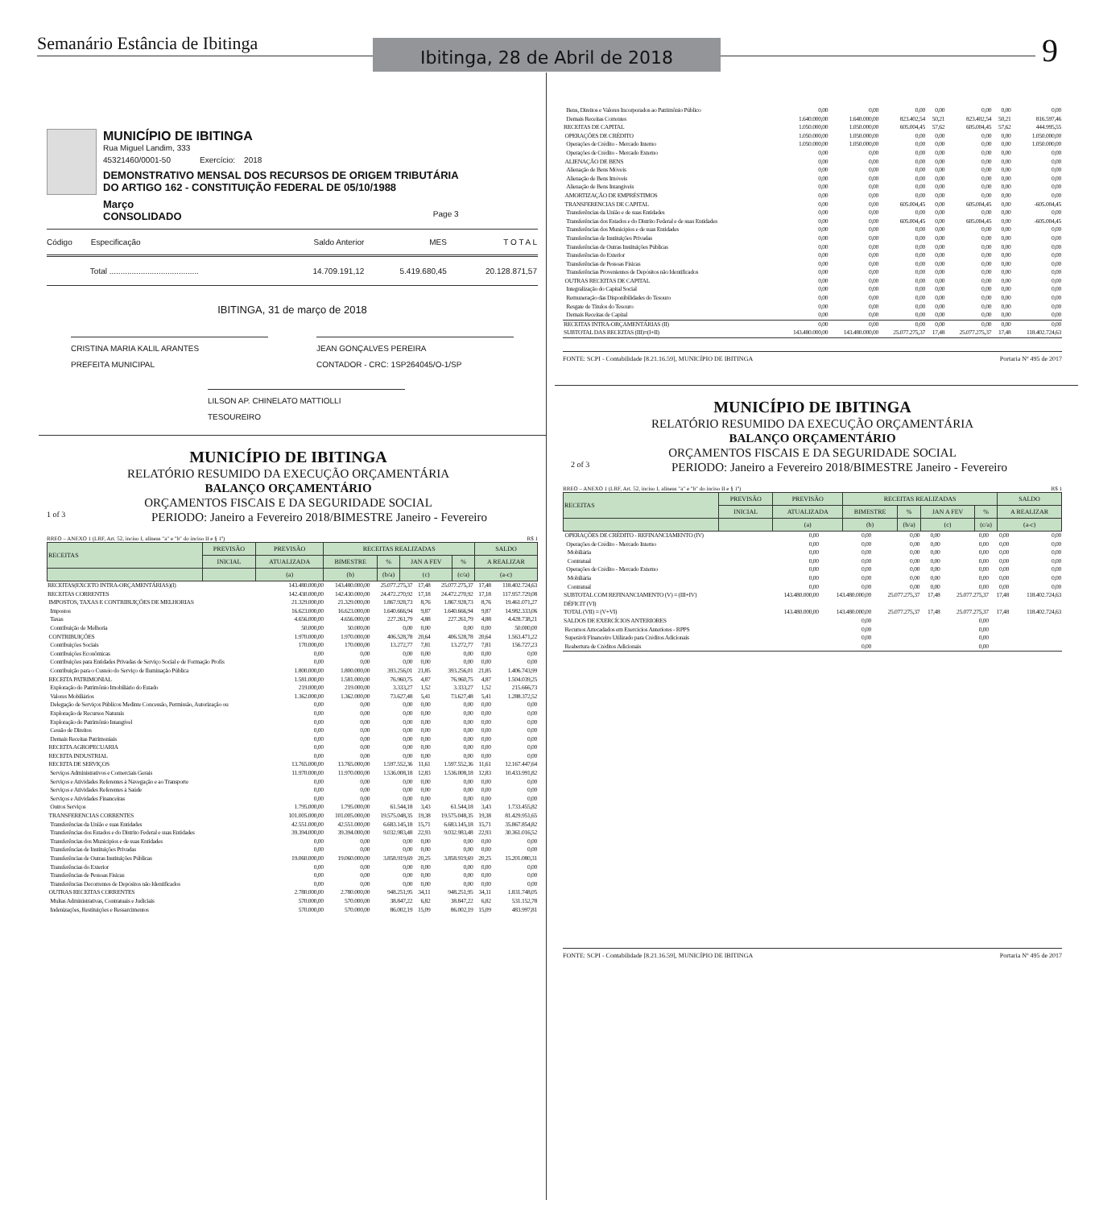Semanário Estância de Ibitinga
Ibitinga, 28 de Abril de 2018
9
MUNICÍPIO DE IBITINGA
Rua Miguel Landim, 333
45321460/0001-50 Exercício: 2018
DEMONSTRATIVO MENSAL DOS RECURSOS DE ORIGEM TRIBUTÁRIA
DO ARTIGO 162 - CONSTITUIÇÃO FEDERAL DE 05/10/1988
Março
CONSOLIDADO
Page 3
| Código | Especificação | Saldo Anterior | MES | T O T A L |
| | Total ........................................ | 14.709.191,12 | 5.419.680,45 | 20.128.871,57 |
IBITINGA, 31 de março de 2018
CRISTINA MARIA KALIL ARANTES
PREFEITA MUNICIPAL
JEAN GONÇALVES PEREIRA
CONTADOR - CRC: 1SP264045/O-1/SP
LILSON AP. CHINELATO MATTIOLLI
TESOUREIRO
MUNICÍPIO DE IBITINGA
RELATÓRIO RESUMIDO DA EXECUÇÃO ORÇAMENTÁRIA
BALANÇO ORÇAMENTÁRIO
ORÇAMENTOS FISCAIS E DA SEGURIDADE SOCIAL
1 of 3 PERIODO: Janeiro a Fevereiro 2018/BIMESTRE Janeiro - Fevereiro
RREO – ANEXO 1 (LRF, Art. 52, inciso I, alíneas "a" e "b" do inciso II e § 1º) R$ 1
| RECEITAS | PREVISÃO | PREVISÃO | RECEITAS REALIZADAS | | | | SALDO |
| | INICIAL | ATUALIZADA | BIMESTRE | % | JAN A FEV | % | A REALIZAR |
| | | (a) | (b) | (b/a) | (c) | (c/a) | (a-c) |
| RECEITAS(EXCETO INTRA-ORÇAMENTÁRIAS)(I) | 143.480.000,00 | 143.480.000,00 | 25.077.275,37 | 17,48 | 25.077.275,37 | 17,48 | 118.402.724,63 |
| RECEITAS CORRENTES | 142.430.000,00 | 142.430.000,00 | 24.472.270,92 | 17,18 | 24.472.270,92 | 17,18 | 117.957.729,08 |
| IMPOSTOS, TAXAS E CONTRIBUIÇÕES DE MELHORIAS | 21.329.000,00 | 21.329.000,00 | 1.867.928,73 | 8,76 | 1.867.928,73 | 8,76 | 19.461.071,27 |
| Impostos | 16.623.000,00 | 16.623.000,00 | 1.640.666,94 | 9,87 | 1.640.666,94 | 9,87 | 14.982.333,06 |
| Taxas | 4.656.000,00 | 4.656.000,00 | 227.261,79 | 4,88 | 227.261,79 | 4,88 | 4.428.738,21 |
| Contribuição de Melhoria | 50.000,00 | 50.000,00 | 0,00 | 0,00 | 0,00 | 0,00 | 50.000,00 |
| CONTRIBUIÇÕES | 1.970.000,00 | 1.970.000,00 | 406.528,78 | 20,64 | 406.528,78 | 20,64 | 1.563.471,22 |
| Contribuições Sociais | 170.000,00 | 170.000,00 | 13.272,77 | 7,81 | 13.272,77 | 7,81 | 156.727,23 |
| Contribuições Econômicas | 0,00 | 0,00 | 0,00 | 0,00 | 0,00 | 0,00 | 0,00 |
| Contribuições para Entidades Privadas de Serviço Social e de Formação Profis | 0,00 | 0,00 | 0,00 | 0,00 | 0,00 | 0,00 | 0,00 |
| Contribuição para o Custeio do Serviço de Iluminação Pública | 1.800.000,00 | 1.800.000,00 | 393.256,01 | 21,85 | 393.256,01 | 21,85 | 1.406.743,99 |
| RECEITA PATRIMONIAL | 1.581.000,00 | 1.581.000,00 | 76.960,75 | 4,87 | 76.960,75 | 4,87 | 1.504.039,25 |
| Exploração do Patrimônio Imobiliário do Estado | 219.000,00 | 219.000,00 | 3.333,27 | 1,52 | 3.333,27 | 1,52 | 215.666,73 |
| Valores Mobiliários | 1.362.000,00 | 1.362.000,00 | 73.627,48 | 5,41 | 73.627,48 | 5,41 | 1.288.372,52 |
| Delegação de Serviços Públicos Medinte Concessão, Permissão, Autorização ou | 0,00 | 0,00 | 0,00 | 0,00 | 0,00 | 0,00 | 0,00 |
| Exploração de Recursos Naturais | 0,00 | 0,00 | 0,00 | 0,00 | 0,00 | 0,00 | 0,00 |
| Exploração do Patrimônio Intangível | 0,00 | 0,00 | 0,00 | 0,00 | 0,00 | 0,00 | 0,00 |
| Cessão de Direitos | 0,00 | 0,00 | 0,00 | 0,00 | 0,00 | 0,00 | 0,00 |
| Demais Receitas Patrimoniais | 0,00 | 0,00 | 0,00 | 0,00 | 0,00 | 0,00 | 0,00 |
| RECEITA AGROPECUARIA | 0,00 | 0,00 | 0,00 | 0,00 | 0,00 | 0,00 | 0,00 |
| RECEITA INDUSTRIAL | 0,00 | 0,00 | 0,00 | 0,00 | 0,00 | 0,00 | 0,00 |
| RECEITA DE SERVIÇOS | 13.765.000,00 | 13.765.000,00 | 1.597.552,36 | 11,61 | 1.597.552,36 | 11,61 | 12.167.447,64 |
| Serviços Administrativos e Comerciais Gerais | 11.970.000,00 | 11.970.000,00 | 1.536.008,18 | 12,83 | 1.536.008,18 | 12,83 | 10.433.991,82 |
| Serviços e Atividades Referentes à Navegação e ao Transporte | 0,00 | 0,00 | 0,00 | 0,00 | 0,00 | 0,00 | 0,00 |
| Serviços e Atividades Referentes à Saúde | 0,00 | 0,00 | 0,00 | 0,00 | 0,00 | 0,00 | 0,00 |
| Serviços e Atividades Financeiras | 0,00 | 0,00 | 0,00 | 0,00 | 0,00 | 0,00 | 0,00 |
| Outros Serviços | 1.795.000,00 | 1.795.000,00 | 61.544,18 | 3,43 | 61.544,18 | 3,43 | 1.733.455,82 |
| TRANSFERENCIAS CORRENTES | 101.005.000,00 | 101.005.000,00 | 19.575.048,35 | 19,38 | 19.575.048,35 | 19,38 | 81.429.951,65 |
| Transferências da União e suas Entidades | 42.551.000,00 | 42.551.000,00 | 6.683.145,18 | 15,71 | 6.683.145,18 | 15,71 | 35.867.854,82 |
| Transferências dos Estados e do Distrito Federal e suas Entidades | 39.394.000,00 | 39.394.000,00 | 9.032.983,48 | 22,93 | 9.032.983,48 | 22,93 | 30.361.016,52 |
| Transferências dos Municípios e de suas Entidades | 0,00 | 0,00 | 0,00 | 0,00 | 0,00 | 0,00 | 0,00 |
| Transferências de Instituições Privadas | 0,00 | 0,00 | 0,00 | 0,00 | 0,00 | 0,00 | 0,00 |
| Transferências de Outras Instituições Públicas | 19.060.000,00 | 19.060.000,00 | 3.858.919,69 | 20,25 | 3.858.919,69 | 20,25 | 15.201.080,31 |
| Transferências do Exterior | 0,00 | 0,00 | 0,00 | 0,00 | 0,00 | 0,00 | 0,00 |
| Transferências de Pessoas Físicas | 0,00 | 0,00 | 0,00 | 0,00 | 0,00 | 0,00 | 0,00 |
| Transferências Decorrentes de Depósitos não Identificados | 0,00 | 0,00 | 0,00 | 0,00 | 0,00 | 0,00 | 0,00 |
| OUTRAS RECEITAS CORRENTES | 2.780.000,00 | 2.780.000,00 | 948.251,95 | 34,11 | 948.251,95 | 34,11 | 1.831.748,05 |
| Multas Administrativas, Contratuais e Judiciais | 570.000,00 | 570.000,00 | 38.847,22 | 6,82 | 38.847,22 | 6,82 | 531.152,78 |
| Indenizações, Restituições e Ressarcimentos | 570.000,00 | 570.000,00 | 86.002,19 | 15,09 | 86.002,19 | 15,09 | 483.997,81 |
| Bens, Direitos e Valores Incorporados ao Patrimônio Público | 0,00 | 0,00 | 0,00 | 0,00 | 0,00 | 0,00 | 0,00 |
| Demais Receitas Correntes | 1.640.000,00 | 1.640.000,00 | 823.402,54 | 50,21 | 823.402,54 | 50,21 | 816.597,46 |
| RECEITAS DE CAPITAL | 1.050.000,00 | 1.050.000,00 | 605.004,45 | 57,62 | 605.004,45 | 57,62 | 444.995,55 |
| OPERAÇÕES DE CRÉDITO | 1.050.000,00 | 1.050.000,00 | 0,00 | 0,00 | 0,00 | 0,00 | 1.050.000,00 |
| Operações de Crédito - Mercado Interno | 1.050.000,00 | 1.050.000,00 | 0,00 | 0,00 | 0,00 | 0,00 | 1.050.000,00 |
| Operações de Crédito - Mercado Externo | 0,00 | 0,00 | 0,00 | 0,00 | 0,00 | 0,00 | 0,00 |
| ALIENAÇÃO DE BENS | 0,00 | 0,00 | 0,00 | 0,00 | 0,00 | 0,00 | 0,00 |
| Alienação de Bens Móveis | 0,00 | 0,00 | 0,00 | 0,00 | 0,00 | 0,00 | 0,00 |
| Alienação de Bens Imóveis | 0,00 | 0,00 | 0,00 | 0,00 | 0,00 | 0,00 | 0,00 |
| Alienação de Bens Intangíveis | 0,00 | 0,00 | 0,00 | 0,00 | 0,00 | 0,00 | 0,00 |
| AMORTIZAÇÃO DE EMPRÉSTIMOS | 0,00 | 0,00 | 0,00 | 0,00 | 0,00 | 0,00 | 0,00 |
| TRANSFERENCIAS DE CAPITAL | 0,00 | 0,00 | 605.004,45 | 0,00 | 605.004,45 | 0,00 | -605.004,45 |
| Transferências da União e de suas Entidades | 0,00 | 0,00 | 0,00 | 0,00 | 0,00 | 0,00 | 0,00 |
| Transferências dos Estados e do Distrito Federal e de suas Entidades | 0,00 | 0,00 | 605.004,45 | 0,00 | 605.004,45 | 0,00 | -605.004,45 |
| Transferências dos Municípios e de suas Entidades | 0,00 | 0,00 | 0,00 | 0,00 | 0,00 | 0,00 | 0,00 |
| Transferências de Instituições Privadas | 0,00 | 0,00 | 0,00 | 0,00 | 0,00 | 0,00 | 0,00 |
| Transferências de Outras Instituições Públicas | 0,00 | 0,00 | 0,00 | 0,00 | 0,00 | 0,00 | 0,00 |
| Transferências do Exterior | 0,00 | 0,00 | 0,00 | 0,00 | 0,00 | 0,00 | 0,00 |
| Transferências de Pessoas Físicas | 0,00 | 0,00 | 0,00 | 0,00 | 0,00 | 0,00 | 0,00 |
| Transferências Provenientes de Depósitos não Identificados | 0,00 | 0,00 | 0,00 | 0,00 | 0,00 | 0,00 | 0,00 |
| OUTRAS RECEITAS DE CAPITAL | 0,00 | 0,00 | 0,00 | 0,00 | 0,00 | 0,00 | 0,00 |
| Integralização do Capital Social | 0,00 | 0,00 | 0,00 | 0,00 | 0,00 | 0,00 | 0,00 |
| Remuneração das Disponibilidades do Tesouro | 0,00 | 0,00 | 0,00 | 0,00 | 0,00 | 0,00 | 0,00 |
| Resgate de Títulos do Tesouro | 0,00 | 0,00 | 0,00 | 0,00 | 0,00 | 0,00 | 0,00 |
| Demais Receitas de Capital | 0,00 | 0,00 | 0,00 | 0,00 | 0,00 | 0,00 | 0,00 |
| RECEITAS INTRA-ORÇAMENTÁRIAS (II) | 0,00 | 0,00 | 0,00 | 0,00 | 0,00 | 0,00 | 0,00 |
| SUBTOTAL DAS RECEITAS (III)=(I+II) | 143.480.000,00 | 143.480.000,00 | 25.077.275,37 | 17,48 | 25.077.275,37 | 17,48 | 118.402.724,63 |
FONTE: SCPI - Contabilidade [8.21.16.59], MUNICÍPIO DE IBITINGA Portaria Nº 495 de 2017
MUNICÍPIO DE IBITINGA
RELATÓRIO RESUMIDO DA EXECUÇÃO ORÇAMENTÁRIA
BALANÇO ORÇAMENTÁRIO
ORÇAMENTOS FISCAIS E DA SEGURIDADE SOCIAL
2 of 3 PERIODO: Janeiro a Fevereiro 2018/BIMESTRE Janeiro - Fevereiro
RREO – ANEXO 1 (LRF, Art. 52, inciso I, alíneas "a" e "b" do inciso II e § 1º) R$ 1
| RECEITAS | PREVISÃO | PREVISÃO | RECEITAS REALIZADAS | | | | SALDO |
| | INICIAL | ATUALIZADA | BIMESTRE | % | JAN A FEV | % | A REALIZAR |
| | | (a) | (b) | (b/a) | (c) | (c/a) | (a-c) |
| OPERAÇÕES DE CRÉDITO - REFINANCIAMENTO (IV) | 0,00 | 0,00 | 0,00 | 0,00 | 0,00 | 0,00 | 0,00 |
| Operações de Crédito - Mercado Interno | 0,00 | 0,00 | 0,00 | 0,00 | 0,00 | 0,00 | 0,00 |
| Mobiliária | 0,00 | 0,00 | 0,00 | 0,00 | 0,00 | 0,00 | 0,00 |
| Contratual | 0,00 | 0,00 | 0,00 | 0,00 | 0,00 | 0,00 | 0,00 |
| Operações de Crédito - Mercado Externo | 0,00 | 0,00 | 0,00 | 0,00 | 0,00 | 0,00 | 0,00 |
| Mobiliária | 0,00 | 0,00 | 0,00 | 0,00 | 0,00 | 0,00 | 0,00 |
| Contratual | 0,00 | 0,00 | 0,00 | 0,00 | 0,00 | 0,00 | 0,00 |
| SUBTOTAL COM REFINANCIAMENTO (V) = (III+IV) | 143.480.000,00 | 143.480.000,00 | 25.077.275,37 | 17,48 | 25.077.275,37 | 17,48 | 118.402.724,63 |
| DÉFICIT (VI) | | | | | | | |
| TOTAL (VII) = (V+VI) | 143.480.000,00 | 143.480.000,00 | 25.077.275,37 | 17,48 | 25.077.275,37 | 17,48 | 118.402.724,63 |
| SALDOS DE EXERCÍCIOS ANTERIORES | | 0,00 | | | 0,00 | | |
| Recursos Arrecadados em Exercícios Anteriores - RPPS | | 0,00 | | | 0,00 | | |
| Superávit Financeiro Utilizado para Créditos Adicionais | | 0,00 | | | 0,00 | | |
| Reabertura de Créditos Adicionais | | 0,00 | | | 0,00 | | |
FONTE: SCPI - Contabilidade [8.21.16.59], MUNICÍPIO DE IBITINGA Portaria Nº 495 de 2017